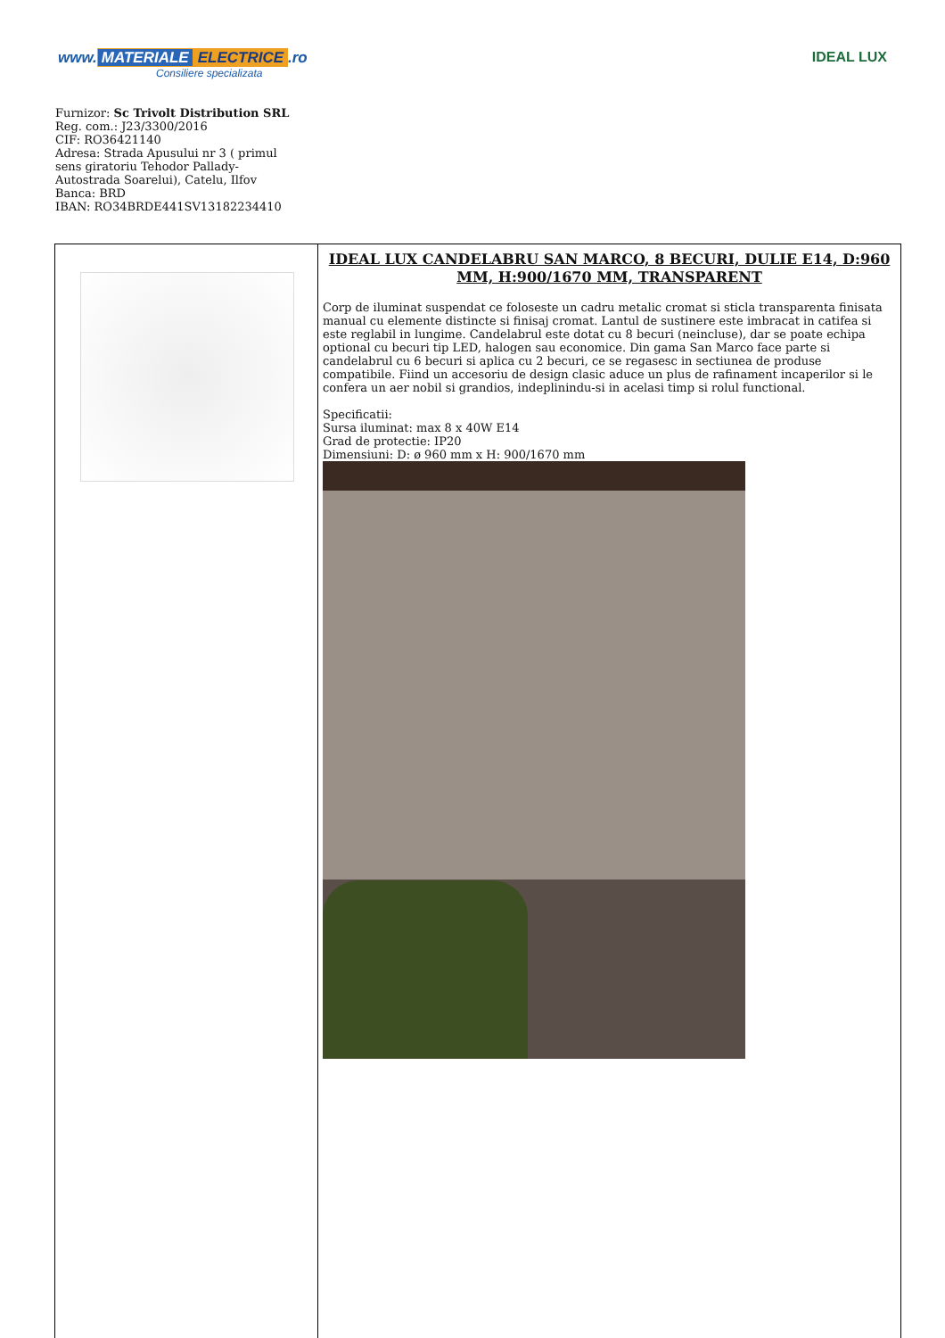www. MATERIALE ELECTRICE.ro
Consiliere specializata
IDEAL LUX
Furnizor: Sc Trivolt Distribution SRL
Reg. com.: J23/3300/2016
CIF: RO36421140
Adresa: Strada Apusului nr 3 ( primul
sens giratoriu Tehodor Pallady-
Autostrada Soarelui), Catelu, Ilfov
Banca: BRD
IBAN: RO34BRDE441SV13182234410
| | IDEAL LUX CANDELABRU SAN MARCO, 8 BECURI, DULIE E14, D:960 MM, H:900/1670 MM, TRANSPARENT Corp de iluminat suspendat ce foloseste un cadru metalic cromat si sticla transparenta finisata manual cu elemente distincte si finisaj cromat. Lantul de sustinere este imbracat in catifea si este reglabil in lungime. Candelabrul este dotat cu 8 becuri (neincluse), dar se poate echipa optional cu becuri tip LED, halogen sau economice. Din gama San Marco face parte si candelabrul cu 6 becuri si aplica cu 2 becuri, ce se regasesc in sectiunea de produse compatibile. Fiind un accesoriu de design clasic aduce un plus de rafinament incaperilor si le confera un aer nobil si grandios, indeplinindu-si in acelasi timp si rolul functional. Specificatii: Sursa iluminat: max 8 x 40W E14 Grad de protectie: IP20 Dimensiuni: D: ø 960 mm x H: 900/1670 mm |